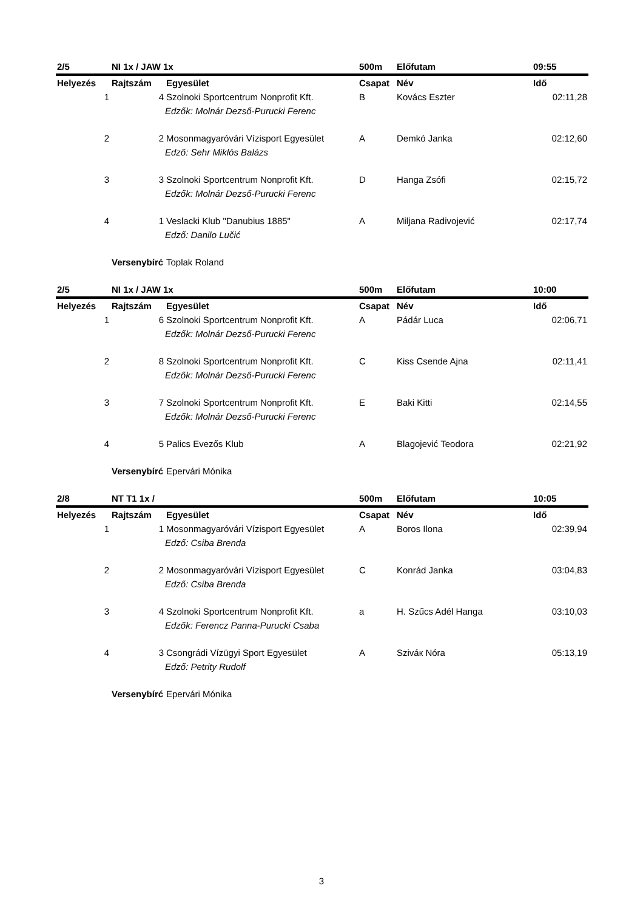| 2/5 | NI 1x / JAW 1x | | 500m | Előfutam | 09:55 |
| Helyezés | Rajtszám | Egyesület | Csapat | Név | Idő |
| 1 | 4 | Szolnoki Sportcentrum Nonprofit Kft. | B | Kovács Eszter | 02:11,28 |
| | | Edzők: Molnár Dezső-Purucki Ferenc | | | |
| 2 | 2 | Mosonmagyaróvári Vízisport Egyesület | A | Demkó Janka | 02:12,60 |
| | | Edző: Sehr Miklós Balázs | | | |
| 3 | 3 | Szolnoki Sportcentrum Nonprofit Kft. | D | Hanga Zsófi | 02:15,72 |
| | | Edzők: Molnár Dezső-Purucki Ferenc | | | |
| 4 | 1 | Veslacki Klub "Danubius 1885" | A | Miljana Radivojević | 02:17,74 |
| | | Edző: Danilo Lučić | | | |
| | Versenybírć | Toplak Roland | | | |
| 2/5 | NI 1x / JAW 1x | | 500m | Előfutam | 10:00 |
| Helyezés | Rajtszám | Egyesület | Csapat | Név | Idő |
| 1 | 6 | Szolnoki Sportcentrum Nonprofit Kft. | A | Pádár Luca | 02:06,71 |
| | | Edzők: Molnár Dezső-Purucki Ferenc | | | |
| 2 | 8 | Szolnoki Sportcentrum Nonprofit Kft. | C | Kiss Csende Ajna | 02:11,41 |
| | | Edzők: Molnár Dezső-Purucki Ferenc | | | |
| 3 | 7 | Szolnoki Sportcentrum Nonprofit Kft. | E | Baki Kitti | 02:14,55 |
| | | Edzők: Molnár Dezső-Purucki Ferenc | | | |
| 4 | 5 | Palics Evezős Klub | A | Blagojević Teodora | 02:21,92 |
| | Versenybírć | Epervári Mónika | | | |
| 2/8 | NT T1 1x / | | 500m | Előfutam | 10:05 |
| Helyezés | Rajtszám | Egyesület | Csapat | Név | Idő |
| 1 | 1 | Mosonmagyaróvári Vízisport Egyesület | A | Boros Ilona | 02:39,94 |
| | | Edző: Csiba Brenda | | | |
| 2 | 2 | Mosonmagyaróvári Vízisport Egyesület | C | Konrád Janka | 03:04,83 |
| | | Edző: Csiba Brenda | | | |
| 3 | 4 | Szolnoki Sportcentrum Nonprofit Kft. | a | H. Szűcs Adél Hanga | 03:10,03 |
| | | Edzők: Ferencz Panna-Purucki Csaba | | | |
| 4 | 3 | Csongrádi Vízügyi Sport Egyesület | A | Sziváк Nóra | 05:13,19 |
| | | Edző: Petrity Rudolf | | | |
| | Versenybírć | Epervári Mónika | | | |
3